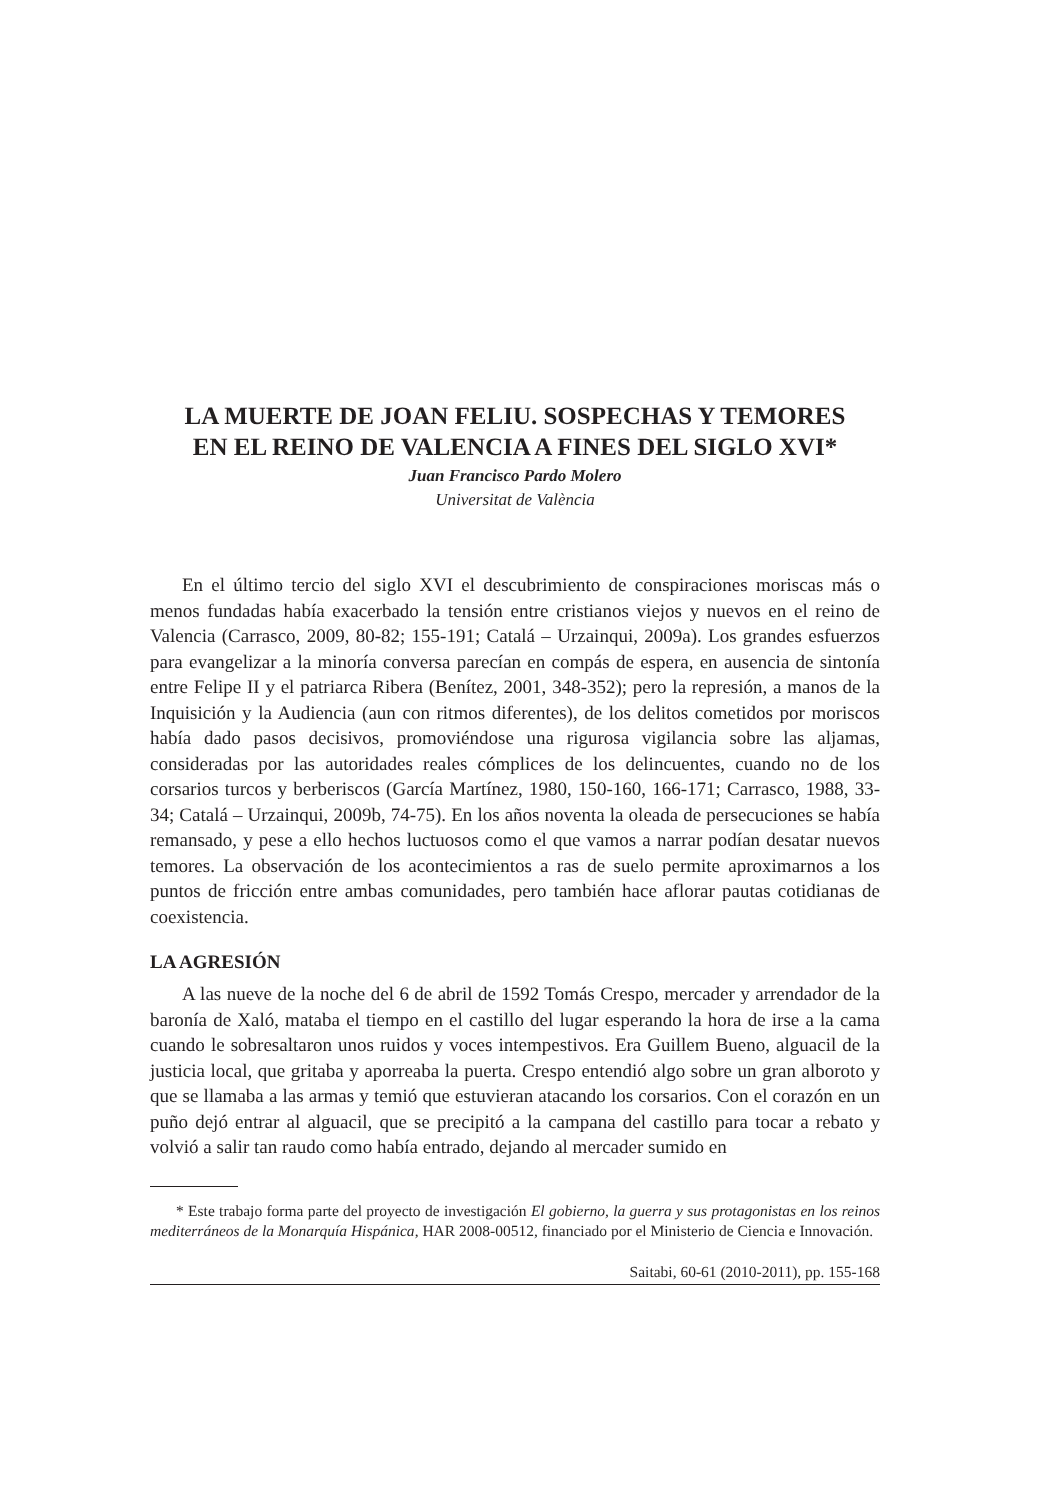LA MUERTE DE JOAN FELIU. SOSPECHAS Y TEMORES
EN EL REINO DE VALENCIA A FINES DEL SIGLO XVI*
Juan Francisco Pardo Molero
Universitat de València
En el último tercio del siglo XVI el descubrimiento de conspiraciones moriscas más o menos fundadas había exacerbado la tensión entre cristianos viejos y nuevos en el reino de Valencia (Carrasco, 2009, 80-82; 155-191; Catalá – Urzainqui, 2009a). Los grandes esfuerzos para evangelizar a la minoría conversa parecían en compás de espera, en ausencia de sintonía entre Felipe II y el patriarca Ribera (Benítez, 2001, 348-352); pero la represión, a manos de la Inquisición y la Audiencia (aun con ritmos diferentes), de los delitos cometidos por moriscos había dado pasos decisivos, promoviéndose una rigurosa vigilancia sobre las aljamas, consideradas por las autoridades reales cómplices de los delincuentes, cuando no de los corsarios turcos y berberiscos (García Martínez, 1980, 150-160, 166-171; Carrasco, 1988, 33-34; Catalá – Urzainqui, 2009b, 74-75). En los años noventa la oleada de persecuciones se había remansado, y pese a ello hechos luctuosos como el que vamos a narrar podían desatar nuevos temores. La observación de los acontecimientos a ras de suelo permite aproximarnos a los puntos de fricción entre ambas comunidades, pero también hace aflorar pautas cotidianas de coexistencia.
LA AGRESIÓN
A las nueve de la noche del 6 de abril de 1592 Tomás Crespo, mercader y arrendador de la baronía de Xaló, mataba el tiempo en el castillo del lugar esperando la hora de irse a la cama cuando le sobresaltaron unos ruidos y voces intempestivos. Era Guillem Bueno, alguacil de la justicia local, que gritaba y aporreaba la puerta. Crespo entendió algo sobre un gran alboroto y que se llamaba a las armas y temió que estuvieran atacando los corsarios. Con el corazón en un puño dejó entrar al alguacil, que se precipitó a la campana del castillo para tocar a rebato y volvió a salir tan raudo como había entrado, dejando al mercader sumido en
* Este trabajo forma parte del proyecto de investigación El gobierno, la guerra y sus protagonistas en los reinos mediterráneos de la Monarquía Hispánica, HAR 2008-00512, financiado por el Ministerio de Ciencia e Innovación.
Saitabi, 60-61 (2010-2011), pp. 155-168